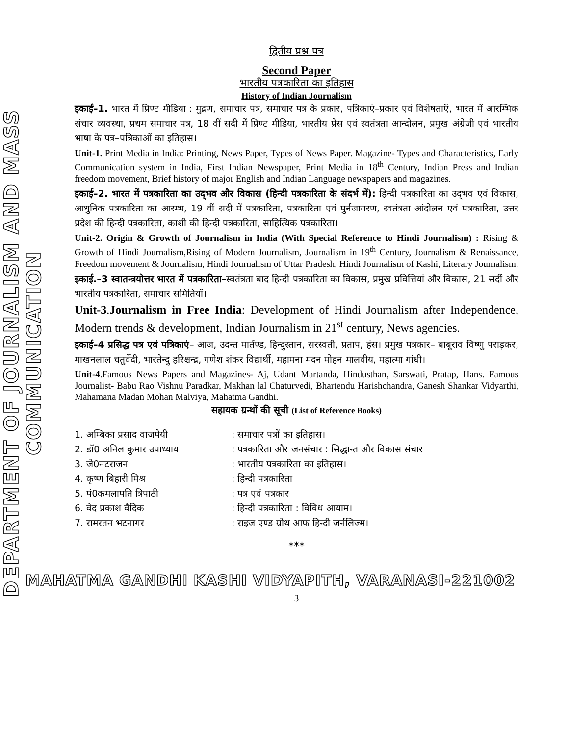DEPARTMENT OF JOURNALISM AND MASS COMMUNICATION
द्वितीय प्रश्न पत्र
Second Paper
भारतीय पत्रकारिता का इतिहास
History of Indian Journalism
इकाई–1. भारत में प्रिण्ट मीडिया : मुद्रण, समाचार पत्र, समाचार पत्र के प्रकार, पत्रिकाएं–प्रकार एवं विशेषताएँ, भारत में आरम्भिक संचार व्यवस्था, प्रथम समाचार पत्र, 18 वीं सदी में प्रिण्ट मीडिया, भारतीय प्रेस एवं स्वतंत्रता आन्दोलन, प्रमुख अंग्रेजी एवं भारतीय भाषा के पत्र–पत्रिकाओं का इतिहास।
Unit-1. Print Media in India: Printing, News Paper, Types of News Paper. Magazine- Types and Characteristics, Early Communication system in India, First Indian Newspaper, Print Media in 18<sup>th</sup> Century, Indian Press and Indian freedom movement, Brief history of major English and Indian Language newspapers and magazines.
इकाई–2. भारत में पत्रकारिता का उद्‌भव और विकास (हिन्दी पत्रकारिता के संदर्भ में): हिन्दी पत्रकारिता का उद्‌भव एवं विकास, आधुनिक पत्रकारिता का आरम्भ, 19 वीं सदी में पत्रकारिता, पत्रकारिता एवं पुर्नजागरण, स्वतंत्रता आंदोलन एवं पत्रकारिता, उत्तर प्रदेश की हिन्दी पत्रकारिता, काशी की हिन्दी पत्रकारिता, साहित्यिक पत्रकारिता।
Unit-2. Origin & Growth of Journalism in India (With Special Reference to Hindi Journalism) : Rising & Growth of Hindi Journalism,Rising of Modern Journalism, Journalism in 19<sup>th</sup> Century, Journalism & Renaissance, Freedom movement & Journalism, Hindi Journalism of Uttar Pradesh, Hindi Journalism of Kashi, Literary Journalism.
इकाई.–3 स्वातन्त्रयोत्तर भारत में पत्रकारिता–स्वतंत्रता बाद हिन्दी पत्रकारिता का विकास, प्रमुख प्रवित्तियां और विकास, 21 सदीं और भारतीय पत्रकारिता, समाचार समितियॉ।
Unit-3.Journalism in Free India: Development of Hindi Journalism after Independence, Modern trends & development, Indian Journalism in 21<sup>st</sup> century, News agencies.
इकाई–4 प्रसिद्ध पत्र एवं पत्रिकाएं– आज, उदन्त मार्तण्ड, हिन्दुस्तान, सरस्वती, प्रताप, हंस। प्रमुख पत्रकार– बाबूराव विष्णु पराड़कर, माखनलाल चतुर्वेदी, भारतेन्दु हरिश्चन्द्र, गणेश शंकर विद्यार्थी, महामना मदन मोहन मालवीय, महात्मा गांधी।
Unit-4.Famous News Papers and Magazines- Aj, Udant Martanda, Hindusthan, Sarswati, Pratap, Hans. Famous Journalist- Babu Rao Vishnu Paradkar, Makhan lal Chaturvedi, Bhartendu Harishchandra, Ganesh Shankar Vidyarthi, Mahamana Madan Mohan Malviya, Mahatma Gandhi.
सहायक ग्रन्थों की सूची (List of Reference Books)
| 1. अम्बिका प्रसाद वाजपेयी | : समाचार पत्रों का इतिहास। |
| 2. डॉ0 अनिल कुमार उपाध्याय | : पत्रकारिता और जनसंचार : सिद्धान्त और विकास संचार |
| 3. जे0नटराजन | : भारतीय पत्रकारिता का इतिहास। |
| 4. कृष्ण बिहारी मिश्र | : हिन्दी पत्रकारिता |
| 5. पं0कमलापति त्रिपाठी | : पत्र एवं पत्रकार |
| 6. वेद प्रकाश वैदिक | : हिन्दी पत्रकारिता : विविध आयाम। |
| 7. रामरतन भटनागर | : राइज एण्ड ग्रोथ आफ हिन्दी जर्नलिज्म। |
***
MAHATMA GANDHI KASHI VIDYAPITH, VARANASI-221002
3